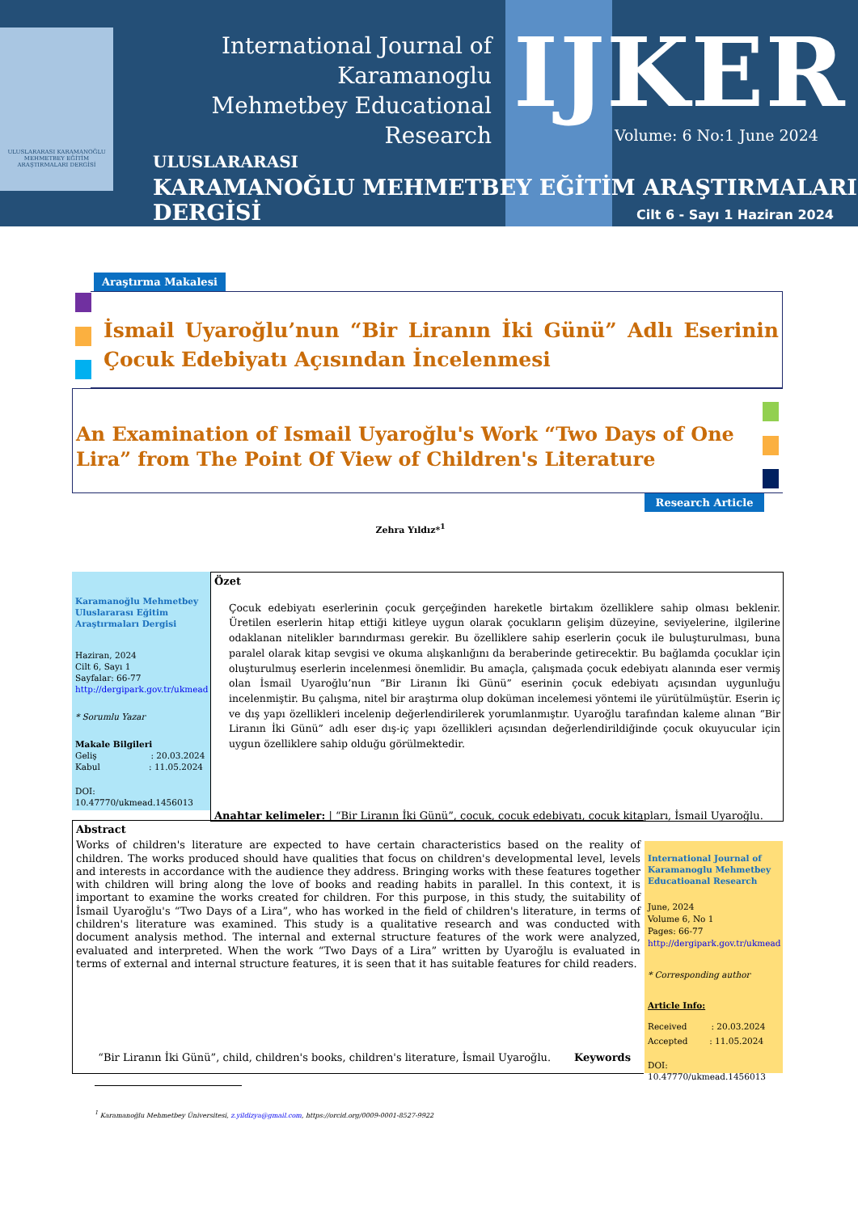ULUSLARARASI KARAMANOĞLU MEHMETBEY EĞİTİM ARAŞTIRMALARI DERGİSİ
International Journal of Karamanoglu Mehmetbey Educational Research
IJKER
Volume: 6 No:1 June 2024
ULUSLARARASI
KARAMANOĞLU MEHMETBEY EĞİTİM ARAŞTIRMALARI DERGİSİ
Cilt 6 - Sayı 1 Haziran 2024
Araştırma Makalesi
İsmail Uyaroğlu’nun “Bir Liranın İki Günü” Adlı Eserinin Çocuk Edebiyatı Açısından İncelenmesi
An Examination of Ismail Uyaroğlu's Work “Two Days of One Lira” from The Point Of View of Children's Literature
Research Article
Zehra Yıldız*<sup>1</sup>
Karamanoğlu Mehmetbey Uluslararası Eğitim Araştırmaları Dergisi
Haziran, 2024
Cilt 6, Sayı 1
Sayfalar: 66-77
http://dergipark.gov.tr/ukmead
* Sorumlu Yazar
Makale Bilgileri
Geliş : 20.03.2024
Kabul : 11.05.2024
DOI: 10.47770/ukmead.1456013
Özet
Çocuk edebiyatı eserlerinin çocuk gerçeğinden hareketle birtakım özelliklere sahip olması beklenir. Üretilen eserlerin hitap ettiği kitleye uygun olarak çocukların gelişim düzeyine, seviyelerine, ilgilerine odaklanan nitelikler barındırması gerekir. Bu özelliklere sahip eserlerin çocuk ile buluşturulması, buna paralel olarak kitap sevgisi ve okuma alışkanlığını da beraberinde getirecektir. Bu bağlamda çocuklar için oluşturulmuş eserlerin incelenmesi önemlidir. Bu amaçla, çalışmada çocuk edebiyatı alanında eser vermiş olan İsmail Uyaroğlu’nun “Bir Liranın İki Günü” eserinin çocuk edebiyatı açısından uygunluğu incelenmiştir. Bu çalışma, nitel bir araştırma olup doküman incelemesi yöntemi ile yürütülmüştür. Eserin iç ve dış yapı özellikleri incelenip değerlendirilerek yorumlanmıştır. Uyaroğlu tarafından kaleme alınan “Bir Liranın İki Günü” adlı eser dış-iç yapı özellikleri açısından değerlendirildiğinde çocuk okuyucular için uygun özelliklere sahip olduğu görülmektedir.
Anahtar kelimeler: | “Bir Liranın İki Günü”, çocuk, çocuk edebiyatı, çocuk kitapları, İsmail Uyaroğlu.
Abstract
Works of children's literature are expected to have certain characteristics based on the reality of children. The works produced should have qualities that focus on children's developmental level, levels and interests in accordance with the audience they address. Bringing works with these features together with children will bring along the love of books and reading habits in parallel. In this context, it is important to examine the works created for children. For this purpose, in this study, the suitability of İsmail Uyaroğlu's “Two Days of a Lira”, who has worked in the field of children's literature, in terms of children's literature was examined. This study is a qualitative research and was conducted with document analysis method. The internal and external structure features of the work were analyzed, evaluated and interpreted. When the work “Two Days of a Lira” written by Uyaroğlu is evaluated in terms of external and internal structure features, it is seen that it has suitable features for child readers.
“Bir Liranın İki Günü”, child, children's books, children's literature, İsmail Uyaroğlu. Keywords
International Journal of Karamanoglu Mehmetbey Educatioanal Research
June, 2024
Volume 6, No 1
Pages: 66-77
http://dergipark.gov.tr/ukmead
* Corresponding author
Article Info:
Received : 20.03.2024
Accepted : 11.05.2024
DOI: 10.47770/ukmead.1456013
<sup>1</sup> Karamanoğlu Mehmetbey Üniversitesi, z.yildizya@gmail.com, https://orcid.org/0009-0001-8527-9922